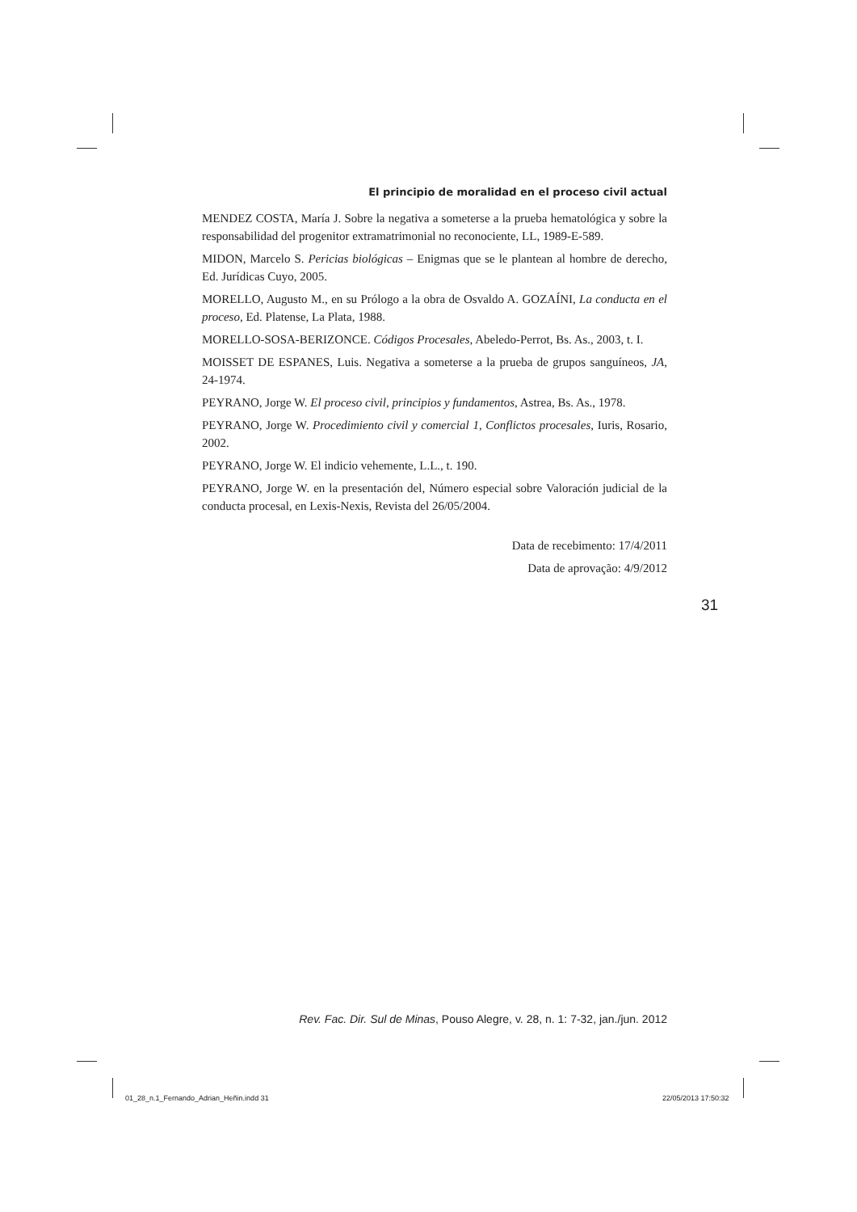El principio de moralidad en el proceso civil actual
MENDEZ COSTA, María J. Sobre la negativa a someterse a la prueba hematológica y sobre la responsabilidad del progenitor extramatrimonial no reconociente, LL, 1989-E-589.
MIDON, Marcelo S. Pericias biológicas – Enigmas que se le plantean al hombre de derecho, Ed. Jurídicas Cuyo, 2005.
MORELLO, Augusto M., en su Prólogo a la obra de Osvaldo A. GOZAÍNI, La conducta en el proceso, Ed. Platense, La Plata, 1988.
MORELLO-SOSA-BERIZONCE. Códigos Procesales, Abeledo-Perrot, Bs. As., 2003, t. I.
MOISSET DE ESPANES, Luis. Negativa a someterse a la prueba de grupos sanguíneos, JA, 24-1974.
PEYRANO, Jorge W. El proceso civil, principios y fundamentos, Astrea, Bs. As., 1978.
PEYRANO, Jorge W. Procedimiento civil y comercial 1, Conflictos procesales, Iuris, Rosario, 2002.
PEYRANO, Jorge W. El indicio vehemente, L.L., t. 190.
PEYRANO, Jorge W. en la presentación del, Número especial sobre Valoración judicial de la conducta procesal, en Lexis-Nexis, Revista del 26/05/2004.
Data de recebimento: 17/4/2011
Data de aprovação: 4/9/2012
31
Rev. Fac. Dir. Sul de Minas, Pouso Alegre, v. 28, n. 1: 7-32, jan./jun. 2012
01_28_n.1_Fernando_Adrian_Heñin.indd 31
22/05/2013 17:50:32